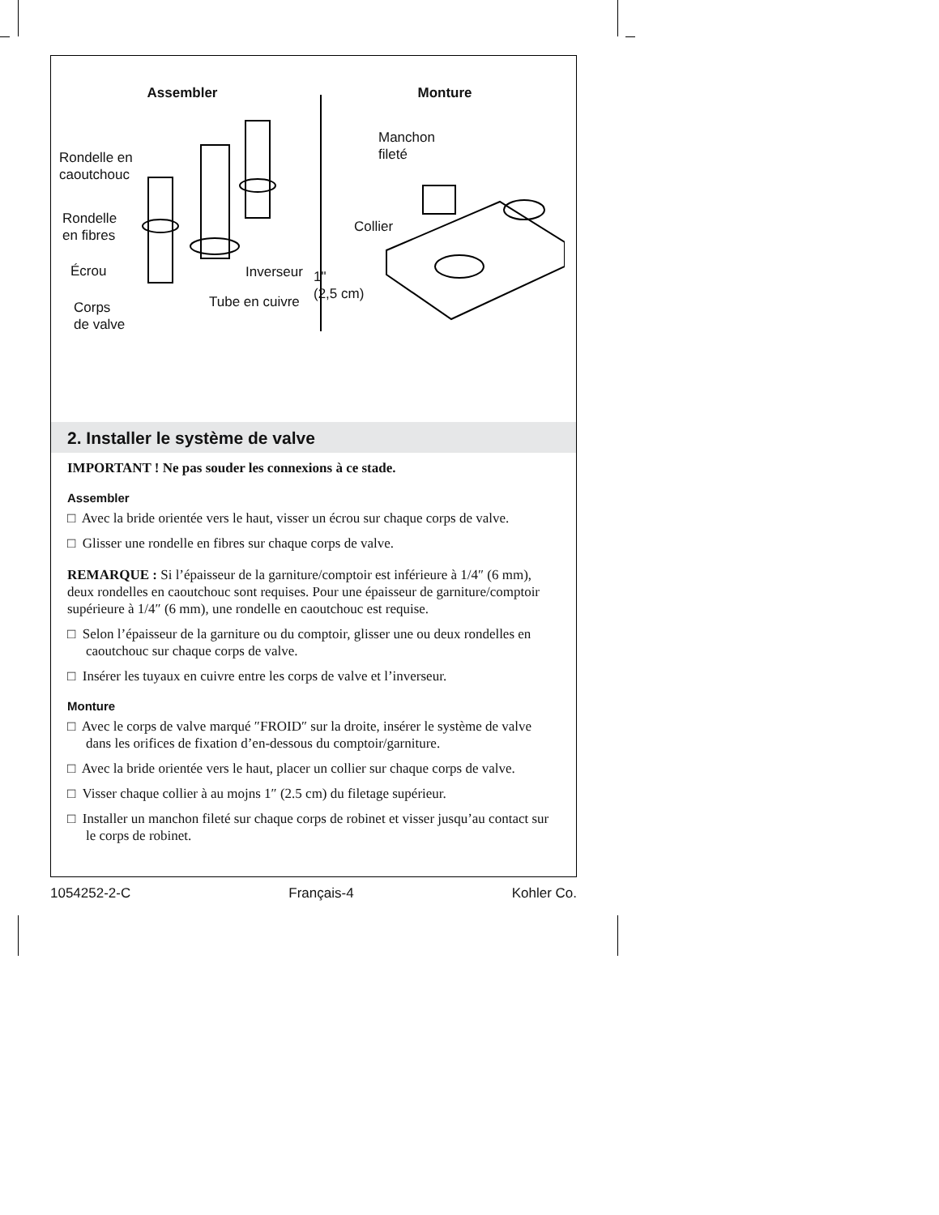Assembler
Rondelle en
caoutchouc
Rondelle
en fibres
Écrou Inverseur
Tube en cuivre
Corps
de valve
Monture
Manchon
fileté
Collier
1"
(2,5 cm)
2. Installer le système de valve
IMPORTANT ! Ne pas souder les connexions à ce stade.
Assembler
□ Avec la bride orientée vers le haut, visser un écrou sur chaque corps de valve.
□ Glisser une rondelle en fibres sur chaque corps de valve.
REMARQUE : Si l’épaisseur de la garniture/comptoir est inférieure à 1/4″ (6 mm), deux rondelles en caoutchouc sont requises. Pour une épaisseur de garniture/comptoir supérieure à 1/4″ (6 mm), une rondelle en caoutchouc est requise.
□ Selon l’épaisseur de la garniture ou du comptoir, glisser une ou deux rondelles en caoutchouc sur chaque corps de valve.
□ Insérer les tuyaux en cuivre entre les corps de valve et l’inverseur.
Monture
□ Avec le corps de valve marqué ″FROID″ sur la droite, insérer le système de valve dans les orifices de fixation d’en-dessous du comptoir/garniture.
□ Avec la bride orientée vers le haut, placer un collier sur chaque corps de valve.
□ Visser chaque collier à au mojns 1″ (2.5 cm) du filetage supérieur.
□ Installer un manchon fileté sur chaque corps de robinet et visser jusqu’au contact sur le corps de robinet.
1054252-2-C Français-4 Kohler Co.